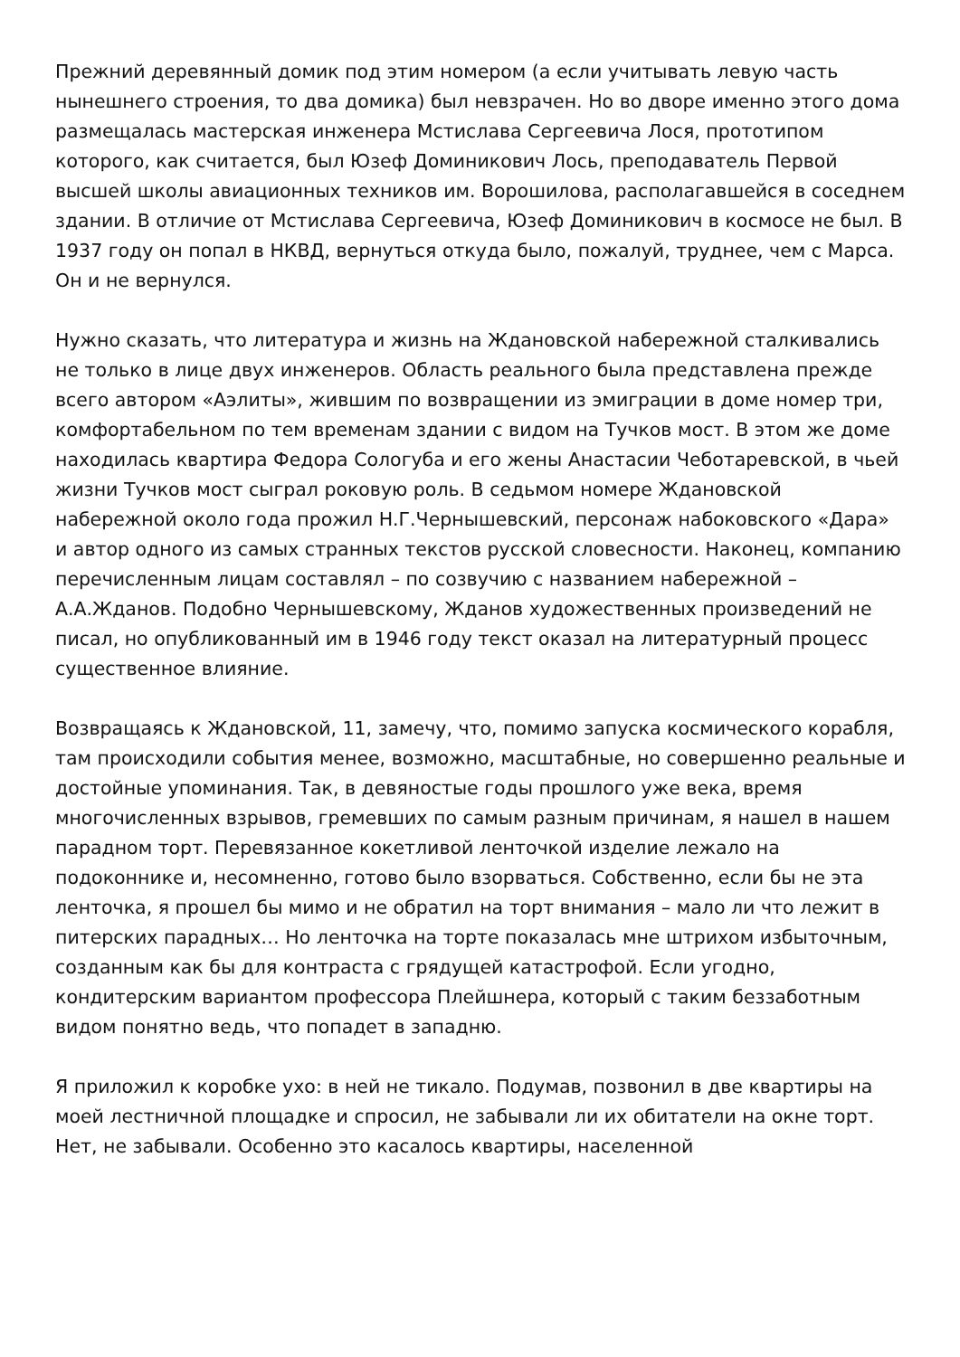Прежний деревянный домик под этим номером (а если учитывать левую часть нынешнего строения, то два домика) был невзрачен. Но во дворе именно этого дома размещалась мастерская инженера Мстислава Сергеевича Лося, прототипом которого, как считается, был Юзеф Доминикович Лось, преподаватель Первой высшей школы авиационных техников им. Ворошилова, располагавшейся в соседнем здании. В отличие от Мстислава Сергеевича, Юзеф Доминикович в космосе не был. В 1937 году он попал в НКВД, вернуться откуда было, пожалуй, труднее, чем с Марса. Он и не вернулся.
Нужно сказать, что литература и жизнь на Ждановской набережной сталкивались не только в лице двух инженеров. Область реального была представлена прежде всего автором «Аэлиты», жившим по возвращении из эмиграции в доме номер три, комфортабельном по тем временам здании с видом на Тучков мост. В этом же доме находилась квартира Федора Сологуба и его жены Анастасии Чеботаревской, в чьей жизни Тучков мост сыграл роковую роль. В седьмом номере Ждановской набережной около года прожил Н.Г.Чернышевский, персонаж набоковского «Дара» и автор одного из самых странных текстов русской словесности. Наконец, компанию перечисленным лицам составлял – по созвучию с названием набережной – А.А.Жданов. Подобно Чернышевскому, Жданов художественных произведений не писал, но опубликованный им в 1946 году текст оказал на литературный процесс существенное влияние.
Возвращаясь к Ждановской, 11, замечу, что, помимо запуска космического корабля, там происходили события менее, возможно, масштабные, но совершенно реальные и достойные упоминания. Так, в девяностые годы прошлого уже века, время многочисленных взрывов, гремевших по самым разным причинам, я нашел в нашем парадном торт. Перевязанное кокетливой ленточкой изделие лежало на подоконнике и, несомненно, готово было взорваться. Собственно, если бы не эта ленточка, я прошел бы мимо и не обратил на торт внимания – мало ли что лежит в питерских парадных… Но ленточка на торте показалась мне штрихом избыточным, созданным как бы для контраста с грядущей катастрофой. Если угодно, кондитерским вариантом профессора Плейшнера, который с таким беззаботным видом понятно ведь, что попадет в западню.
Я приложил к коробке ухо: в ней не тикало. Подумав, позвонил в две квартиры на моей лестничной площадке и спросил, не забывали ли их обитатели на окне торт. Нет, не забывали. Особенно это касалось квартиры, населенной